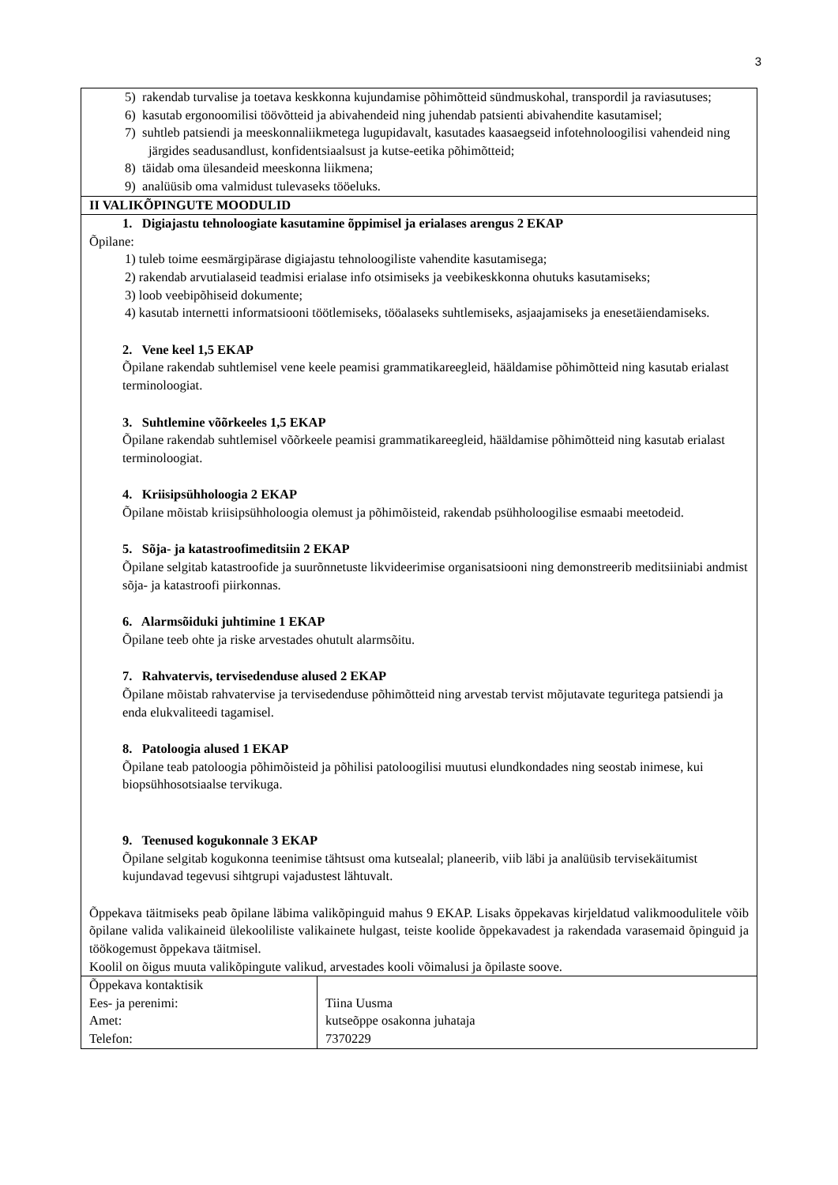3
| 5) rakendab turvalise ja toetava keskkonna kujundamise põhimõtteid sündmuskohal, transpordil ja raviasutuses; 6) kasutab ergonoomilisi töövõtteid ja abivahendeid ning juhendab patsienti abivahendite kasutamisel; 7) suhtleb patsiendi ja meeskonnaliikmetega lugupidavalt, kasutades kaasaegseid infotehnoloogilisi vahendeid ning järgides seadusandlust, konfidentsiaalsust ja kutse-eetika põhimõtteid; 8) täidab oma ülesandeid meeskonna liikmena; 9) analüüsib oma valmidust tulevaseks tööeluks. | |
| II VALIKÕPINGUTE MOODULID | |
| 1. Digiajastu tehnoloogiate kasutamine õppimisel ja erialases arengus 2 EKAP Õpilane: 1) tuleb toime eesmärgipärase digiajastu tehnoloogiliste vahendite kasutamisega; 2) rakendab arvutialaseid teadmisi erialase info otsimiseks ja veebikeskkonna ohutuks kasutamiseks; 3) loob veebipõhiseid dokumente; 4) kasutab internetti informatsiooni töötlemiseks, tööalaseks suhtlemiseks, asjaajamiseks ja enesetäiendamiseks. 2. Vene keel 1,5 EKAP Õpilane rakendab suhtlemisel vene keele peamisi grammatikareegleid, hääldamise põhimõtteid ning kasutab erialast terminoloogiat. 3. Suhtlemine võõrkeeles 1,5 EKAP Õpilane rakendab suhtlemisel võõrkeele peamisi grammatikareegleid, hääldamise põhimõtteid ning kasutab erialast terminoloogiat. 4. Kriisipsühholoogia 2 EKAP Õpilane mõistab kriisipsühholoogia olemust ja põhimõisteid, rakendab psühholoogilise esmaabi meetodeid. 5. Sõja- ja katastroofimeditsiin 2 EKAP Õpilane selgitab katastroofide ja suurõnnetuste likvideerimise organisatsiooni ning demonstreerib meditsiiniabi andmist sõja- ja katastroofi piirkonnas. 6. Alarmsõiduki juhtimine 1 EKAP Õpilane teeb ohte ja riske arvestades ohutult alarmsõitu. 7. Rahvatervis, tervisedenduse alused 2 EKAP Õpilane mõistab rahvatervise ja tervisedenduse põhimõtteid ning arvestab tervist mõjutavate teguritega patsiendi ja enda elukvaliteedi tagamisel. 8. Patoloogia alused 1 EKAP Õpilane teab patoloogia põhimõisteid ja põhilisi patoloogilisi muutusi elundkondades ning seostab inimese, kui biopsühhosotsiaalse tervikuga. 9. Teenused kogukonnale 3 EKAP Õpilane selgitab kogukonna teenimise tähtsust oma kutsealal; planeerib, viib läbi ja analüüsib tervisekäitumist kujundavad tegevusi sihtgrupi vajadustest lähtuvalt. Õppekava täitmiseks peab õpilane läbima valikõpinguid mahus 9 EKAP. Lisaks õppekavas kirjeldatud valikmoodulitele võib õpilane valida valikaineid ülekooliliste valikainete hulgast, teiste koolide õppekavadest ja rakendada varasemaid õpinguid ja töökogemust õppekava täitmisel. Koolil on õigus muuta valikõpingute valikud, arvestades kooli võimalusi ja õpilaste soove. | |
| Õppekava kontaktisik Ees- ja perenimi: Amet: Telefon: | Tiina Uusma kutseõppe osakonna juhataja 7370229 |